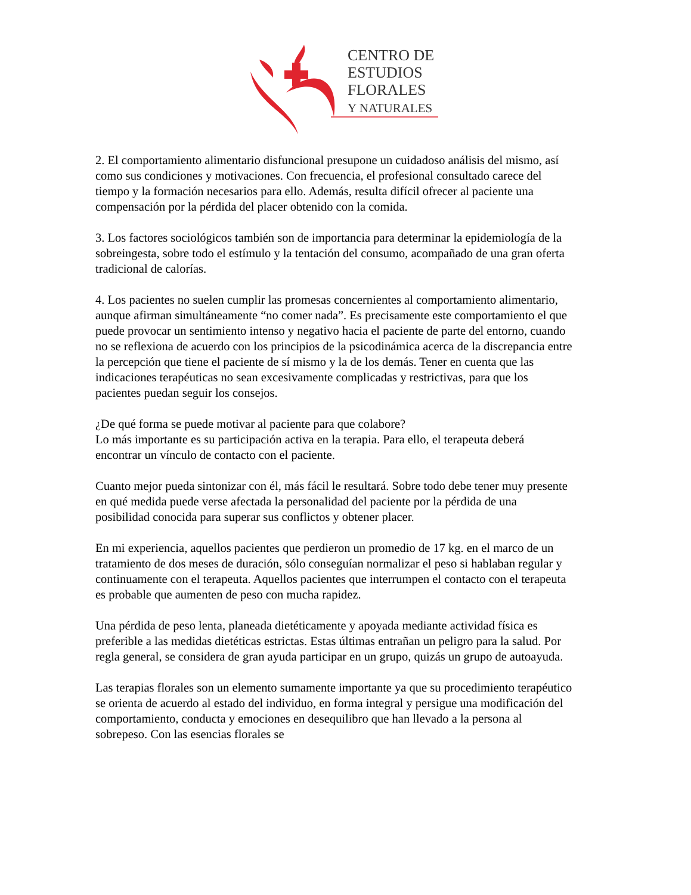CENTRO DE
ESTUDIOS
FLORALES
Y NATURALES
2. El comportamiento alimentario disfuncional presupone un cuidadoso análisis del mismo, así como sus condiciones y motivaciones. Con frecuencia, el profesional consultado carece del tiempo y la formación necesarios para ello. Además, resulta difícil ofrecer al paciente una compensación por la pérdida del placer obtenido con la comida.
3. Los factores sociológicos también son de importancia para determinar la epidemiología de la sobreingesta, sobre todo el estímulo y la tentación del consumo, acompañado de una gran oferta tradicional de calorías.
4. Los pacientes no suelen cumplir las promesas concernientes al comportamiento alimentario, aunque afirman simultáneamente “no comer nada”. Es precisamente este comportamiento el que puede provocar un sentimiento intenso y negativo hacia el paciente de parte del entorno, cuando no se reflexiona de acuerdo con los principios de la psicodinámica acerca de la discrepancia entre la percepción que tiene el paciente de sí mismo y la de los demás. Tener en cuenta que las indicaciones terapéuticas no sean excesivamente complicadas y restrictivas, para que los pacientes puedan seguir los consejos.
¿De qué forma se puede motivar al paciente para que colabore?
Lo más importante es su participación activa en la terapia. Para ello, el terapeuta deberá encontrar un vínculo de contacto con el paciente.
Cuanto mejor pueda sintonizar con él, más fácil le resultará. Sobre todo debe tener muy presente en qué medida puede verse afectada la personalidad del paciente por la pérdida de una posibilidad conocida para superar sus conflictos y obtener placer.
En mi experiencia, aquellos pacientes que perdieron un promedio de 17 kg. en el marco de un tratamiento de dos meses de duración, sólo conseguían normalizar el peso si hablaban regular y continuamente con el terapeuta. Aquellos pacientes que interrumpen el contacto con el terapeuta es probable que aumenten de peso con mucha rapidez.
Una pérdida de peso lenta, planeada dietéticamente y apoyada mediante actividad física es preferible a las medidas dietéticas estrictas. Estas últimas entrañan un peligro para la salud. Por regla general, se considera de gran ayuda participar en un grupo, quizás un grupo de autoayuda.
Las terapias florales son un elemento sumamente importante ya que su procedimiento terapéutico se orienta de acuerdo al estado del individuo, en forma integral y persigue una modificación del comportamiento, conducta y emociones en desequilibro que han llevado a la persona al sobrepeso. Con las esencias florales se